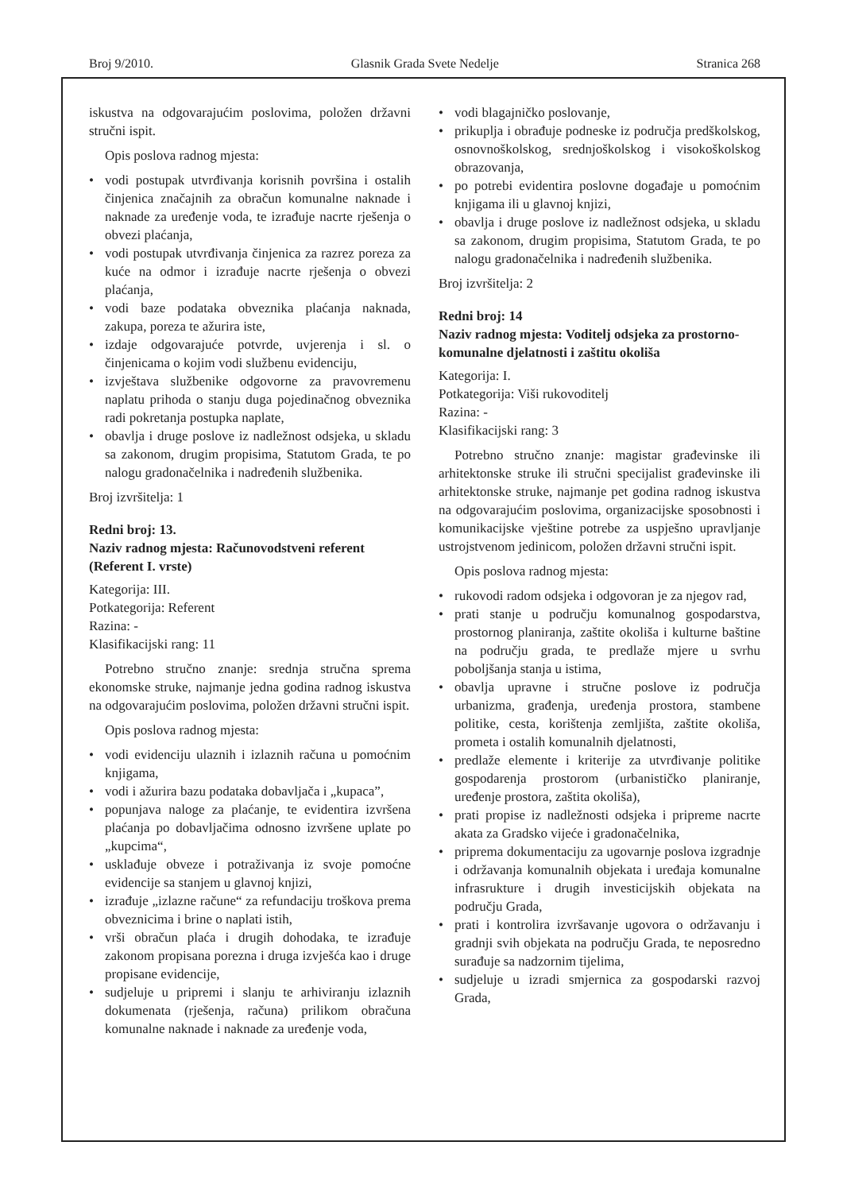Broj 9/2010. Glasnik Grada Svete Nedelje Stranica 268
iskustva na odgovarajućim poslovima, položen državni stručni ispit.
Opis poslova radnog mjesta:
• vodi postupak utvrđivanja korisnih površina i ostalih činjenica značajnih za obračun komunalne naknade i naknade za uređenje voda, te izrađuje nacrte rješenja o obvezi plaćanja,
• vodi postupak utvrđivanja činjenica za razrez poreza za kuće na odmor i izrađuje nacrte rješenja o obvezi plaćanja,
• vodi baze podataka obveznika plaćanja naknada, zakupa, poreza te ažurira iste,
• izdaje odgovarajuće potvrde, uvjerenja i sl. o činjenicama o kojim vodi službenu evidenciju,
• izvještava službenike odgovorne za pravovremenu naplatu prihoda o stanju duga pojedinačnog obveznika radi pokretanja postupka naplate,
• obavlja i druge poslove iz nadležnost odsjeka, u skladu sa zakonom, drugim propisima, Statutom Grada, te po nalogu gradonačelnika i nadređenih službenika.
Broj izvršitelja: 1
Redni broj: 13.
Naziv radnog mjesta: Računovodstveni referent (Referent I. vrste)
Kategorija: III.
Potkategorija: Referent
Razina: -
Klasifikacijski rang: 11
Potrebno stručno znanje: srednja stručna sprema ekonomske struke, najmanje jedna godina radnog iskustva na odgovarajućim poslovima, položen državni stručni ispit.
Opis poslova radnog mjesta:
• vodi evidenciju ulaznih i izlaznih računa u pomoćnim knjigama,
• vodi i ažurira bazu podataka dobavljača i „kupaca”,
• popunjava naloge za plaćanje, te evidentira izvršena plaćanja po dobavljačima odnosno izvršene uplate po „kupcima“,
• usklađuje obveze i potraživanja iz svoje pomoćne evidencije sa stanjem u glavnoj knjizi,
• izrađuje „izlazne račune“ za refundaciju troškova prema obveznicima i brine o naplati istih,
• vrši obračun plaća i drugih dohodaka, te izrađuje zakonom propisana porezna i druga izvješća kao i druge propisane evidencije,
• sudjeluje u pripremi i slanju te arhiviranju izlaznih dokumenata (rješenja, računa) prilikom obračuna komunalne naknade i naknade za uređenje voda,
• vodi blagajničko poslovanje,
• prikuplja i obrađuje podneske iz područja predškolskog, osnovnoškolskog, srednjoškolskog i visokoškolskog obrazovanja,
• po potrebi evidentira poslovne događaje u pomoćnim knjigama ili u glavnoj knjizi,
• obavlja i druge poslove iz nadležnost odsjeka, u skladu sa zakonom, drugim propisima, Statutom Grada, te po nalogu gradonačelnika i nadređenih službenika.
Broj izvršitelja: 2
Redni broj: 14
Naziv radnog mjesta: Voditelj odsjeka za prostorno-komunalne djelatnosti i zaštitu okoliša
Kategorija: I.
Potkategorija: Viši rukovoditelj
Razina: -
Klasifikacijski rang: 3
Potrebno stručno znanje: magistar građevinske ili arhitektonske struke ili stručni specijalist građevinske ili arhitektonske struke, najmanje pet godina radnog iskustva na odgovarajućim poslovima, organizacijske sposobnosti i komunikacijske vještine potrebe za uspješno upravljanje ustrojstvenom jedinicom, položen državni stručni ispit.
Opis poslova radnog mjesta:
• rukovodi radom odsjeka i odgovoran je za njegov rad,
• prati stanje u području komunalnog gospodarstva, prostornog planiranja, zaštite okoliša i kulturne baštine na području grada, te predlaže mjere u svrhu poboljšanja stanja u istima,
• obavlja upravne i stručne poslove iz područja urbanizma, građenja, uređenja prostora, stambene politike, cesta, korištenja zemljišta, zaštite okoliša, prometa i ostalih komunalnih djelatnosti,
• predlaže elemente i kriterije za utvrđivanje politike gospodarenja prostorom (urbanističko planiranje, uređenje prostora, zaštita okoliša),
• prati propise iz nadležnosti odsjeka i pripreme nacrte akata za Gradsko vijeće i gradonačelnika,
• priprema dokumentaciju za ugovarnje poslova izgradnje i održavanja komunalnih objekata i uređaja komunalne infrasrukture i drugih investicijskih objekata na području Grada,
• prati i kontrolira izvršavanje ugovora o održavanju i gradnji svih objekata na području Grada, te neposredno surađuje sa nadzornim tijelima,
• sudjeluje u izradi smjernica za gospodarski razvoj Grada,